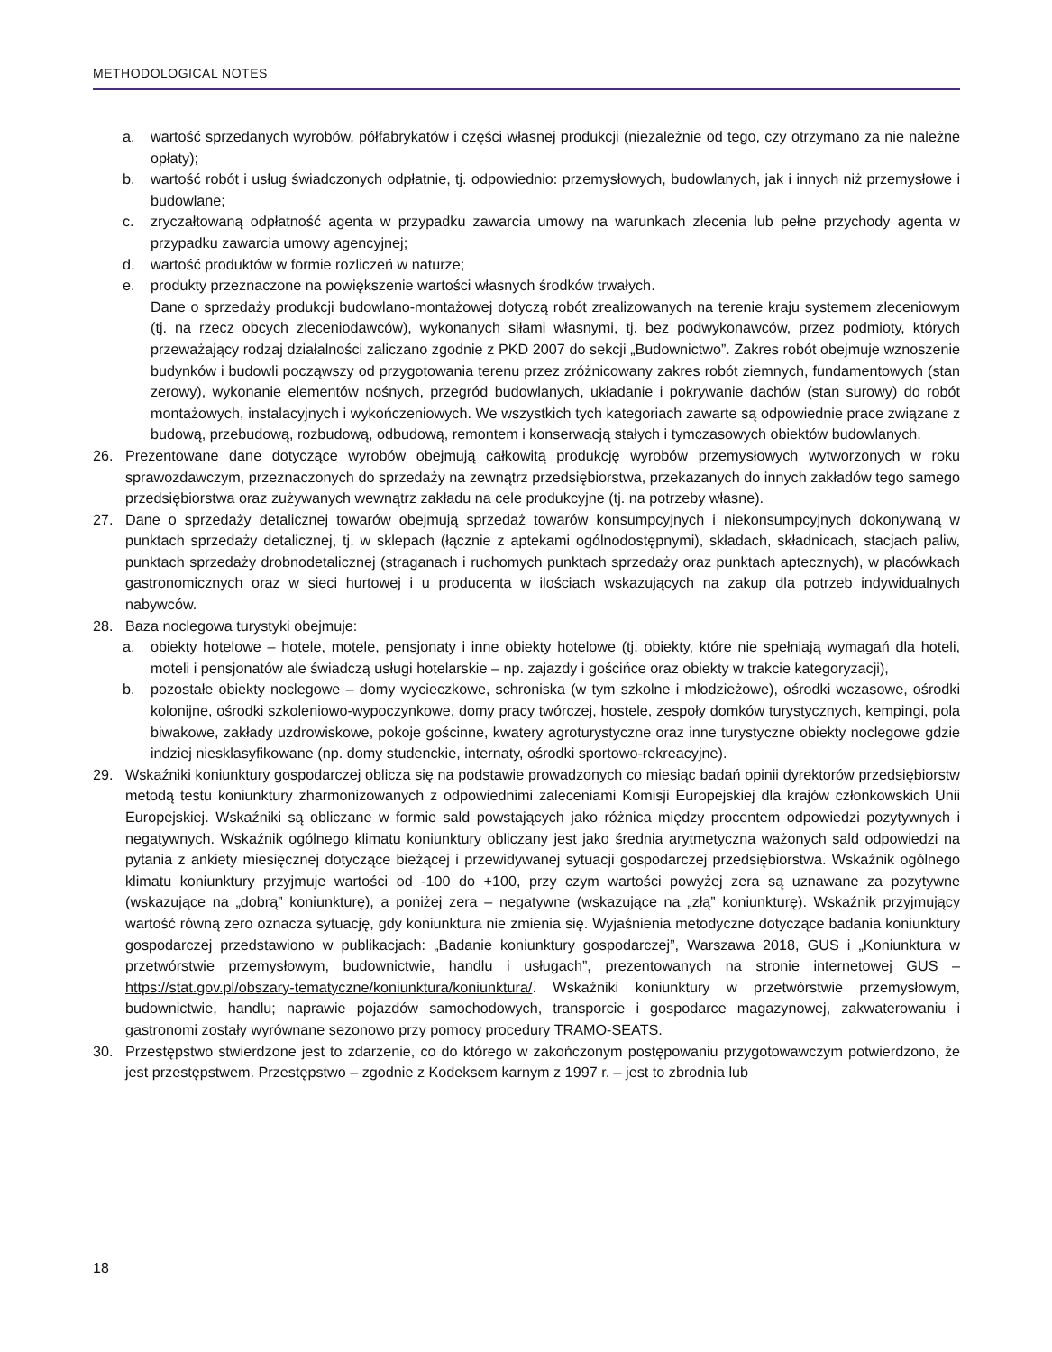METHODOLOGICAL NOTES
a. wartość sprzedanych wyrobów, półfabrykatów i części własnej produkcji (niezależnie od tego, czy otrzymano za nie należne opłaty);
b. wartość robót i usług świadczonych odpłatnie, tj. odpowiednio: przemysłowych, budowlanych, jak i innych niż przemysłowe i budowlane;
c. zryczałtowaną odpłatność agenta w przypadku zawarcia umowy na warunkach zlecenia lub pełne przychody agenta w przypadku zawarcia umowy agencyjnej;
d. wartość produktów w formie rozliczeń w naturze;
e. produkty przeznaczone na powiększenie wartości własnych środków trwałych.
Dane o sprzedaży produkcji budowlano-montażowej dotyczą robót zrealizowanych na terenie kraju systemem zleceniowym (tj. na rzecz obcych zleceniodawców), wykonanych siłami własnymi, tj. bez podwykonawców, przez podmioty, których przeważający rodzaj działalności zaliczano zgodnie z PKD 2007 do sekcji „Budownictwo”. Zakres robót obejmuje wznoszenie budynków i budowli począwszy od przygotowania terenu przez zróżnicowany zakres robót ziemnych, fundamentowych (stan zerowy), wykonanie elementów nośnych, przegród budowlanych, układanie i pokrywanie dachów (stan surowy) do robót montażowych, instalacyjnych i wykończeniowych. We wszystkich tych kategoriach zawarte są odpowiednie prace związane z budową, przebudową, rozbudową, odbudową, remontem i konserwacją stałych i tymczasowych obiektów budowlanych.
26. Prezentowane dane dotyczące wyrobów obejmują całkowitą produkcję wyrobów przemysłowych wytworzonych w roku sprawozdawczym, przeznaczonych do sprzedaży na zewnątrz przedsiębiorstwa, przekazanych do innych zakładów tego samego przedsiębiorstwa oraz zużywanych wewnątrz zakładu na cele produkcyjne (tj. na potrzeby własne).
27. Dane o sprzedaży detalicznej towarów obejmują sprzedaż towarów konsumpcyjnych i niekonsumpcyjnych dokonywaną w punktach sprzedaży detalicznej, tj. w sklepach (łącznie z aptekami ogólnodostępnymi), składach, składnicach, stacjach paliw, punktach sprzedaży drobnodetalicznej (straganach i ruchomych punktach sprzedaży oraz punktach aptecznych), w placówkach gastronomicznych oraz w sieci hurtowej i u producenta w ilościach wskazujących na zakup dla potrzeb indywidualnych nabywców.
28. Baza noclegowa turystyki obejmuje:
a. obiekty hotelowe – hotele, motele, pensjonaty i inne obiekty hotelowe (tj. obiekty, które nie spełniają wymagań dla hoteli, moteli i pensjonatów ale świadczą usługi hotelarskie – np. zajazdy i gościńce oraz obiekty w trakcie kategoryzacji),
b. pozostałe obiekty noclegowe – domy wycieczkowe, schroniska (w tym szkolne i młodzieżowe), ośrodki wczasowe, ośrodki kolonijne, ośrodki szkoleniowo-wypoczynkowe, domy pracy twórczej, hostele, zespoły domków turystycznych, kempingi, pola biwakowe, zakłady uzdrowiskowe, pokoje gościnne, kwatery agroturystyczne oraz inne turystyczne obiekty noclegowe gdzie indziej niesklasyfikowane (np. domy studenckie, internaty, ośrodki sportowo-rekreacyjne).
29. Wskaźniki koniunktury gospodarczej oblicza się na podstawie prowadzonych co miesiąc badań opinii dyrektorów przedsiębiorstw metodą testu koniunktury zharmonizowanych z odpowiednimi zaleceniami Komisji Europejskiej dla krajów członkowskich Unii Europejskiej. Wskaźniki są obliczane w formie sald powstających jako różnica między procentem odpowiedzi pozytywnych i negatywnych. Wskaźnik ogólnego klimatu koniunktury obliczany jest jako średnia arytmetyczna ważonych sald odpowiedzi na pytania z ankiety miesięcznej dotyczące bieżącej i przewidywanej sytuacji gospodarczej przedsiębiorstwa. Wskaźnik ogólnego klimatu koniunktury przyjmuje wartości od -100 do +100, przy czym wartości powyżej zera są uznawane za pozytywne (wskazujące na „dobrą” koniunkturę), a poniżej zera – negatywne (wskazujące na „złą” koniunkturę). Wskaźnik przyjmujący wartość równą zero oznacza sytuację, gdy koniunktura nie zmienia się. Wyjaśnienia metodyczne dotyczące badania koniunktury gospodarczej przedstawiono w publikacjach: „Badanie koniunktury gospodarczej”, Warszawa 2018, GUS i „Koniunktura w przetwórstwie przemysłowym, budownictwie, handlu i usługach”, prezentowanych na stronie internetowej GUS – https://stat.gov.pl/obszary-tematyczne/koniunktura/koniunktura/. Wskaźniki koniunktury w przetwórstwie przemysłowym, budownictwie, handlu; naprawie pojazdów samochodowych, transporcie i gospodarce magazynowej, zakwaterowaniu i gastronomi zostały wyrównane sezonowo przy pomocy procedury TRAMO-SEATS.
30. Przestępstwo stwierdzone jest to zdarzenie, co do którego w zakończonym postępowaniu przygotowawczym potwierdzono, że jest przestępstwem. Przestępstwo – zgodnie z Kodeksem karnym z 1997 r. – jest to zbrodnia lub
18